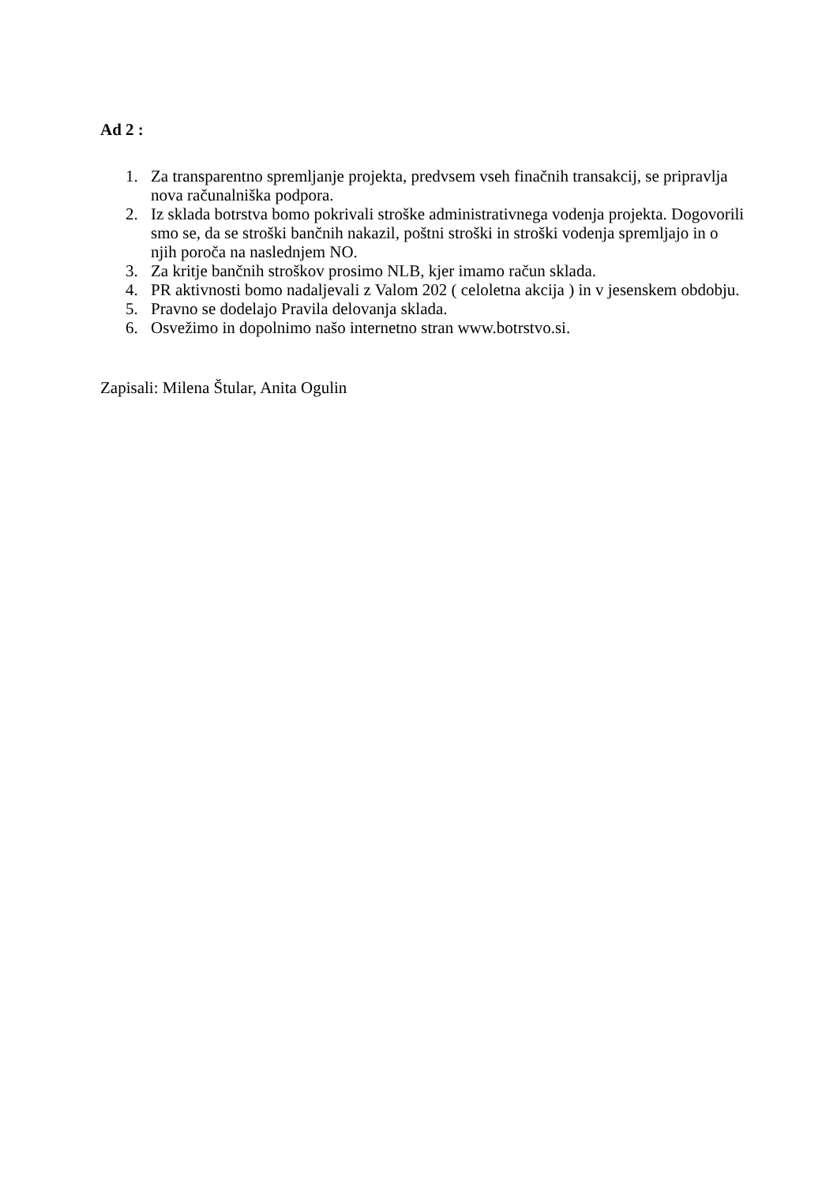Ad 2 :
1. Za transparentno spremljanje projekta, predvsem vseh finačnih transakcij, se pripravlja nova računalniška podpora.
2. Iz sklada botrstva bomo pokrivali stroške administrativnega vodenja projekta. Dogovorili smo se, da se stroški bančnih nakazil, poštni stroški in stroški vodenja spremljajo in o njih poroča na naslednjem NO.
3. Za kritje bančnih stroškov prosimo NLB, kjer imamo račun sklada.
4. PR aktivnosti bomo nadaljevali z Valom 202 ( celoletna akcija ) in v jesenskem obdobju.
5. Pravno se dodelajo Pravila delovanja sklada.
6. Osvežimo in dopolnimo našo internetno stran www.botrstvo.si.
Zapisali: Milena Štular, Anita Ogulin